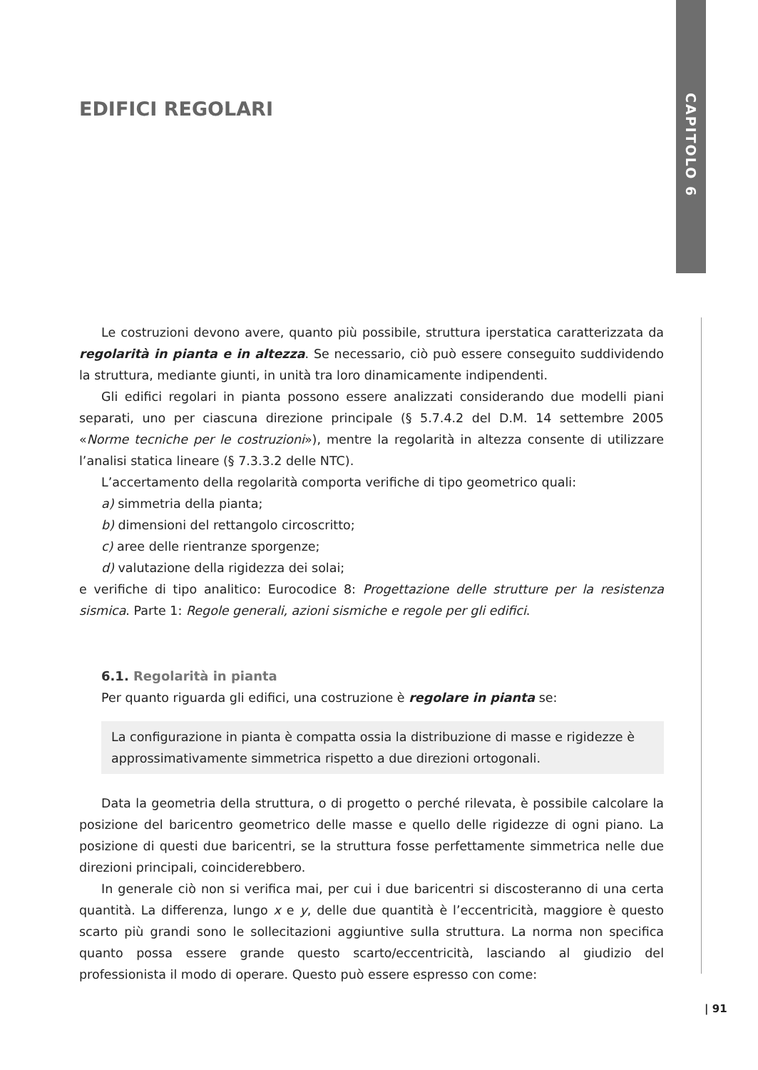CAPITOLO 6
EDIFICI REGOLARI
Le costruzioni devono avere, quanto più possibile, struttura iperstatica caratterizzata da regolarità in pianta e in altezza. Se necessario, ciò può essere conseguito suddividendo la struttura, mediante giunti, in unità tra loro dinamicamente indipendenti.
Gli edifici regolari in pianta possono essere analizzati considerando due modelli piani separati, uno per ciascuna direzione principale (§ 5.7.4.2 del D.M. 14 settembre 2005 «Norme tecniche per le costruzioni»), mentre la regolarità in altezza consente di utilizzare l’analisi statica lineare (§ 7.3.3.2 delle NTC).
L’accertamento della regolarità comporta verifiche di tipo geometrico quali:
a) simmetria della pianta;
b) dimensioni del rettangolo circoscritto;
c) aree delle rientranze sporgenze;
d) valutazione della rigidezza dei solai;
e verifiche di tipo analitico: Eurocodice 8: Progettazione delle strutture per la resistenza sismica. Parte 1: Regole generali, azioni sismiche e regole per gli edifici.
6.1. Regolarità in pianta
Per quanto riguarda gli edifici, una costruzione è regolare in pianta se:
La configurazione in pianta è compatta ossia la distribuzione di masse e rigidezze è approssimativamente simmetrica rispetto a due direzioni ortogonali.
Data la geometria della struttura, o di progetto o perché rilevata, è possibile calcolare la posizione del baricentro geometrico delle masse e quello delle rigidezze di ogni piano. La posizione di questi due baricentri, se la struttura fosse perfettamente simmetrica nelle due direzioni principali, coinciderebbero.
In generale ciò non si verifica mai, per cui i due baricentri si discosteranno di una certa quantità. La differenza, lungo x e y, delle due quantità è l’eccentricità, maggiore è questo scarto più grandi sono le sollecitazioni aggiuntive sulla struttura. La norma non specifica quanto possa essere grande questo scarto/eccentricità, lasciando al giudizio del professionista il modo di operare. Questo può essere espresso con come:
| 91